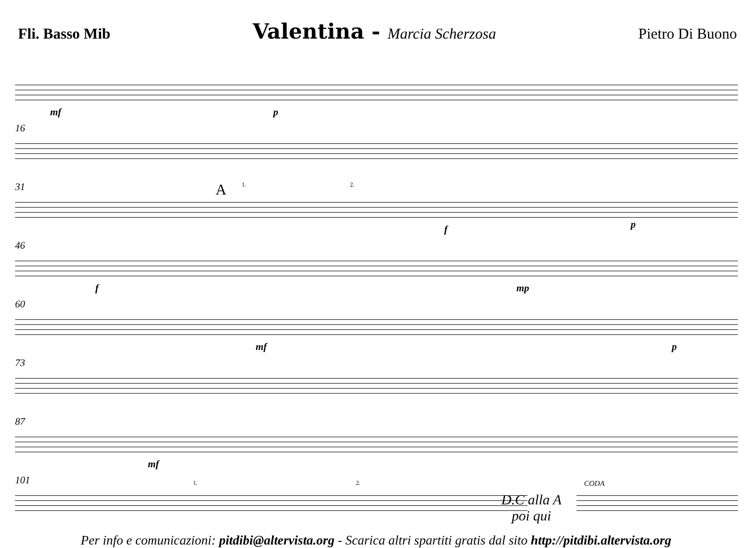Fli. Basso Mib Valentina - Marcia Scherzosa Pietro Di Buono
mf p
16
31 A 1. 2.
f p
46
f mp
60
mf p
73
87
mf
101 1. 2.
D.C alla A
poi qui
CODA
Per info e comunicazioni: pitdibi@altervista.org - Scarica altri spartiti gratis dal sito http://pitdibi.altervista.org